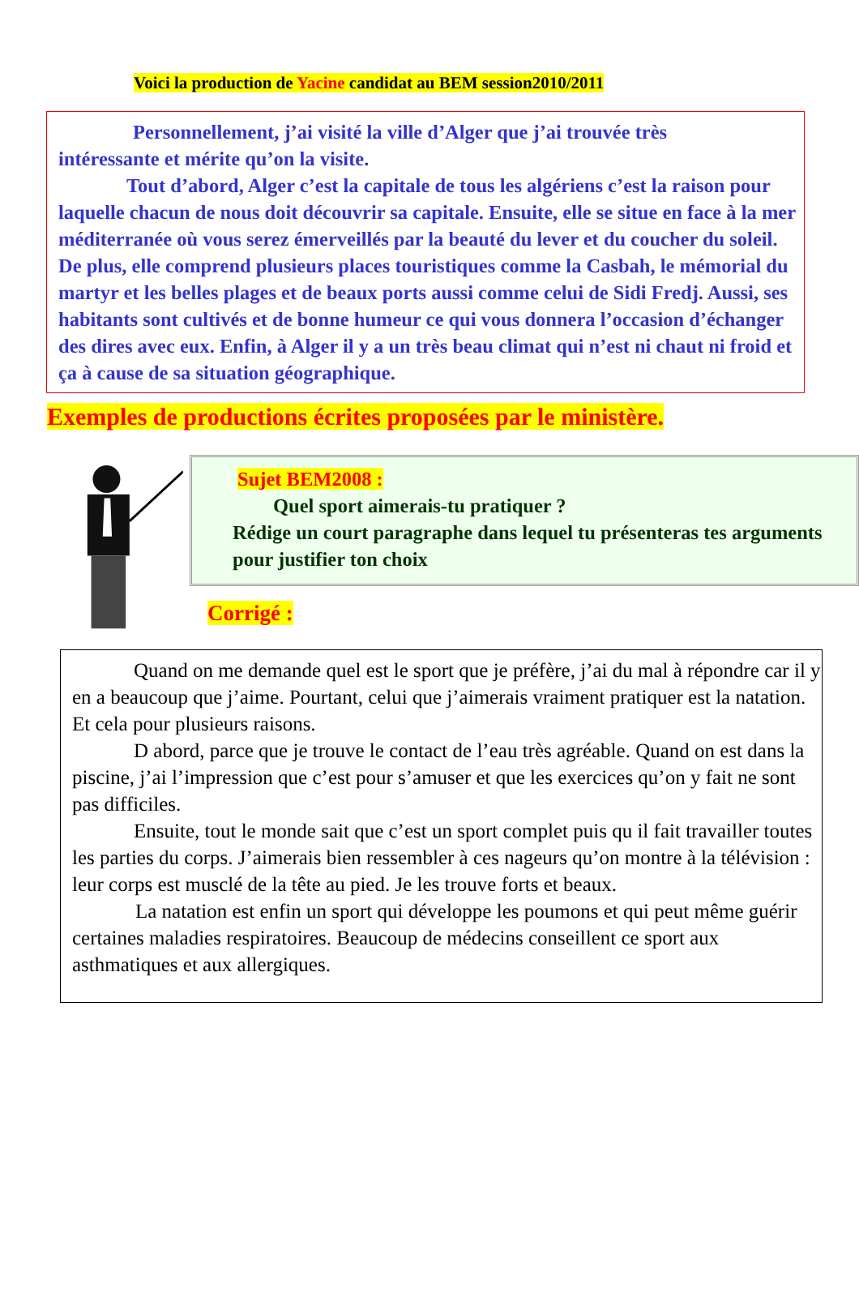Voici la production de Yacine candidat au BEM session2010/2011
Personnellement, j’ai visité la ville d’Alger que j’ai trouvée très
intéressante et mérite qu’on la visite.
Tout d’abord, Alger c’est la capitale de tous les algériens c’est la raison pour laquelle chacun de nous doit découvrir sa capitale. Ensuite, elle se situe en face à la mer méditerranée où vous serez émerveillés par la beauté du lever et du coucher du soleil. De plus, elle comprend plusieurs places touristiques comme la Casbah, le mémorial du martyr et les belles plages et de beaux ports aussi comme celui de Sidi Fredj. Aussi, ses habitants sont cultivés et de bonne humeur ce qui vous donnera l’occasion d’échanger des dires avec eux. Enfin, à Alger il y a un très beau climat qui n’est ni chaut ni froid et ça à cause de sa situation géographique.
Exemples de productions écrites proposées par le ministère.
Sujet BEM2008 :
Quel sport aimerais-tu pratiquer ?
Rédige un court paragraphe dans lequel tu présenteras tes arguments pour justifier ton choix
Corrigé :
Quand on me demande quel est le sport que je préfère, j’ai du mal à répondre car il y en a beaucoup que j’aime. Pourtant, celui que j’aimerais vraiment pratiquer est la natation. Et cela pour plusieurs raisons.
D abord, parce que je trouve le contact de l’eau très agréable. Quand on est dans la piscine, j’ai l’impression que c’est pour s’amuser et que les exercices qu’on y fait ne sont pas difficiles.
Ensuite, tout le monde sait que c’est un sport complet puis qu il fait travailler toutes les parties du corps. J’aimerais bien ressembler à ces nageurs qu’on montre à la télévision : leur corps est musclé de la tête au pied. Je les trouve forts et beaux.
La natation est enfin un sport qui développe les poumons et qui peut même guérir certaines maladies respiratoires. Beaucoup de médecins conseillent ce sport aux asthmatiques et aux allergiques.